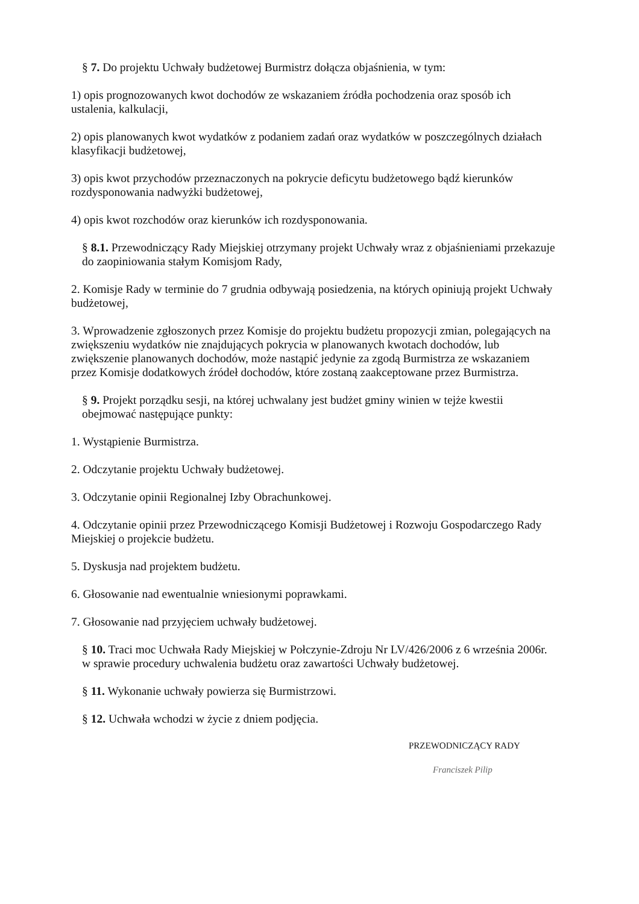§ 7. Do projektu Uchwały budżetowej Burmistrz dołącza objaśnienia, w tym:
1) opis prognozowanych kwot dochodów ze wskazaniem źródła pochodzenia oraz sposób ich ustalenia, kalkulacji,
2) opis planowanych kwot wydatków z podaniem zadań oraz wydatków w poszczególnych działach klasyfikacji budżetowej,
3) opis kwot przychodów przeznaczonych na pokrycie deficytu budżetowego bądź kierunków rozdysponowania nadwyżki budżetowej,
4) opis kwot rozchodów oraz kierunków ich rozdysponowania.
§ 8.1. Przewodniczący Rady Miejskiej otrzymany projekt Uchwały wraz z objaśnieniami przekazuje do zaopiniowania stałym Komisjom Rady,
2. Komisje Rady w terminie do 7 grudnia odbywają posiedzenia, na których opiniują projekt Uchwały budżetowej,
3. Wprowadzenie zgłoszonych przez Komisje do projektu budżetu propozycji zmian, polegających na zwiększeniu wydatków nie znajdujących pokrycia w planowanych kwotach dochodów, lub zwiększenie planowanych dochodów, może nastąpić jedynie za zgodą Burmistrza ze wskazaniem przez Komisje dodatkowych źródeł dochodów, które zostaną zaakceptowane przez Burmistrza.
§ 9. Projekt porządku sesji, na której uchwalany jest budżet gminy winien w tejże kwestii obejmować następujące punkty:
1. Wystąpienie Burmistrza.
2. Odczytanie projektu Uchwały budżetowej.
3. Odczytanie opinii Regionalnej Izby Obrachunkowej.
4. Odczytanie opinii przez Przewodniczącego Komisji Budżetowej i Rozwoju Gospodarczego Rady Miejskiej o projekcie budżetu.
5. Dyskusja nad projektem budżetu.
6. Głosowanie nad ewentualnie wniesionymi poprawkami.
7. Głosowanie nad przyjęciem uchwały budżetowej.
§ 10. Traci moc Uchwała Rady Miejskiej w Połczynie-Zdroju Nr LV/426/2006 z 6 września 2006r. w sprawie procedury uchwalenia budżetu oraz zawartości Uchwały budżetowej.
§ 11. Wykonanie uchwały powierza się Burmistrzowi.
§ 12. Uchwała wchodzi w życie z dniem podjęcia.
PRZEWODNICZĄCY RADY
Franciszek Pilip